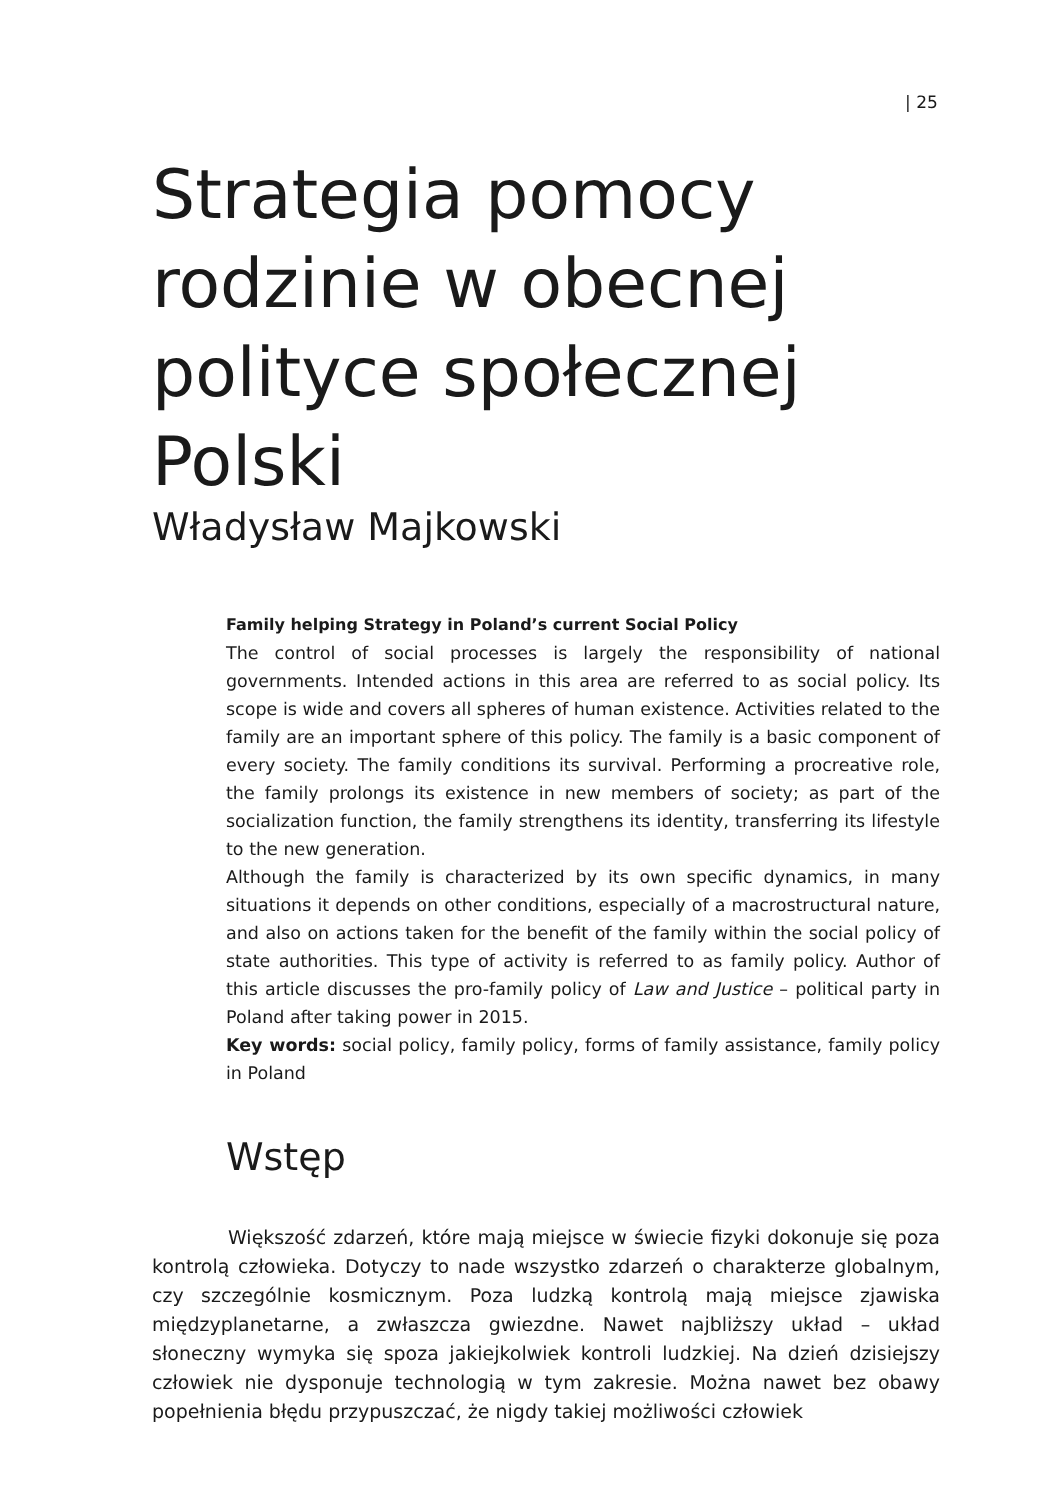| 25
Strategia pomocy rodzinie w obecnej polityce społecznej Polski
Władysław Majkowski
Family helping Strategy in Poland’s current Social Policy
The control of social processes is largely the responsibility of national governments. Intended actions in this area are referred to as social policy. Its scope is wide and covers all spheres of human existence. Activities related to the family are an important sphere of this policy. The family is a basic component of every society. The family conditions its survival. Performing a procreative role, the family prolongs its existence in new members of society; as part of the socialization function, the family strengthens its identity, transferring its lifestyle to the new generation.
Although the family is characterized by its own specific dynamics, in many situations it depends on other conditions, especially of a macrostructural nature, and also on actions taken for the benefit of the family within the social policy of state authorities. This type of activity is referred to as family policy. Author of this article discusses the pro-family policy of Law and Justice – political party in Poland after taking power in 2015.
Key words: social policy, family policy, forms of family assistance, family policy in Poland
Wstęp
Większość zdarzeń, które mają miejsce w świecie fizyki dokonuje się poza kontrolą człowieka. Dotyczy to nade wszystko zdarzeń o charakterze globalnym, czy szczególnie kosmicznym. Poza ludzką kontrolą mają miejsce zjawiska międzyplanetarne, a zwłaszcza gwiezdne. Nawet najbliższy układ – układ słoneczny wymyka się spoza jakiejkolwiek kontroli ludzkiej. Na dzień dzisiejszy człowiek nie dysponuje technologią w tym zakresie. Można nawet bez obawy popełnienia błędu przypuszczać, że nigdy takiej możliwości człowiek